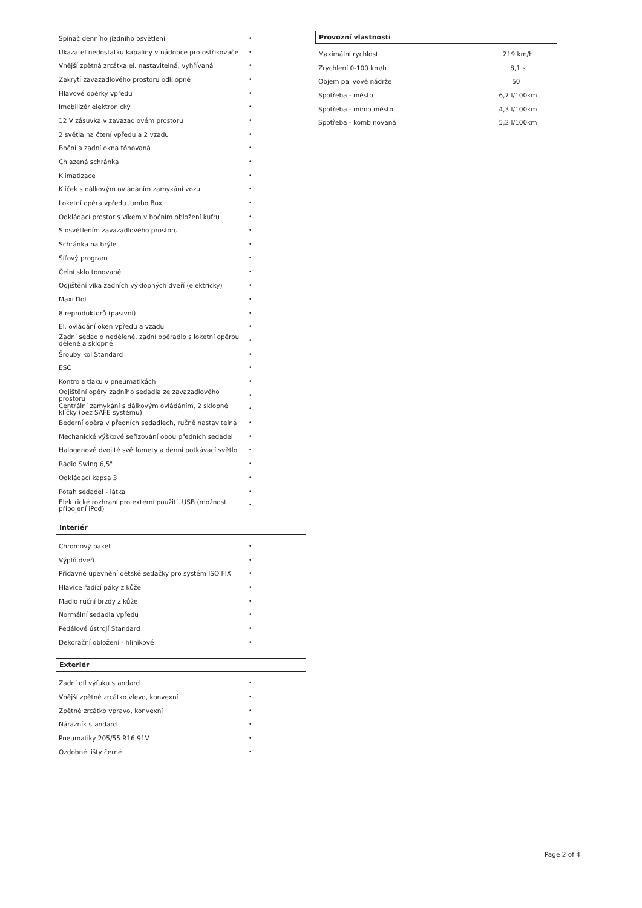| Spínač denního jízdního osvětlení | • |
| Ukazatel nedostatku kapaliny v nádobce pro ostřikovače | • |
| Vnější zpětná zrcátka el. nastavitelná, vyhřívaná | • |
| Zakrytí zavazadlového prostoru odklopné | • |
| Hlavové opěrky vpředu | • |
| Imobilizér elektronický | • |
| 12 V zásuvka v zavazadlovém prostoru | • |
| 2 světla na čtení vpředu a 2 vzadu | • |
| Boční a zadní okna tónovaná | • |
| Chlazená schránka | • |
| Klimatizace | • |
| Klíček s dálkovým ovládáním zamykání vozu | • |
| Loketní opěra vpředu Jumbo Box | • |
| Odkládací prostor s víkem v bočním obložení kufru | • |
| S osvětlením zavazadlového prostoru | • |
| Schránka na brýle | • |
| Síťový program | • |
| Čelní sklo tonované | • |
| Odjištění víka zadních výklopných dveří (elektricky) | • |
| Maxi Dot | • |
| 8 reproduktorů (pasivní) | • |
| El. ovládání oken vpředu a vzadu | • |
| Zadní sedadlo nedělené, zadní opěradlo s loketní opěrou dělené a sklopné | • |
| Šrouby kol Standard | • |
| ESC | • |
| Kontrola tlaku v pneumatikách | • |
| Odjištění opěry zadního sedadla ze zavazadlového prostoru | • |
| Centrální zamykání s dálkovým ovládáním, 2 sklopné klíčky (bez SAFE systému) | • |
| Bederní opěra v předních sedadlech, ručně nastavitelná | • |
| Mechanické výškové seřizování obou předních sedadel | • |
| Halogenové dvojité světlomety a denní potkávací světlo | • |
| Rádio Swing 6,5" | • |
| Odkládací kapsa 3 | • |
| Potah sedadel - látka | • |
| Elektrické rozhraní pro externí použití, USB (možnost připojení iPod) | • |
Interiér
| Chromový paket | • |
| Výplň dveří | • |
| Přídavné upevnění dětské sedačky pro systém ISO FIX | • |
| Hlavice řadící páky z kůže | • |
| Madlo ruční brzdy z kůže | • |
| Normální sedadla vpředu | • |
| Pedálové ústrojí Standard | • |
| Dekorační obložení - hliníkové | • |
Exteriér
| Zadní díl výfuku standard | • |
| Vnější zpětné zrcátko vlevo, konvexní | • |
| Zpětné zrcátko vpravo, konvexní | • |
| Nárazník standard | • |
| Pneumatiky 205/55 R16 91V | • |
| Ozdobné lišty černé | • |
Provozní vlastnosti
| Maximální rychlost | 219 km/h |
| Zrychlení 0-100 km/h | 8,1 s |
| Objem palivové nádrže | 50 l |
| Spotřeba - město | 6,7 l/100km |
| Spotřeba - mimo město | 4,3 l/100km |
| Spotřeba - kombinovaná | 5,2 l/100km |
Page 2 of 4